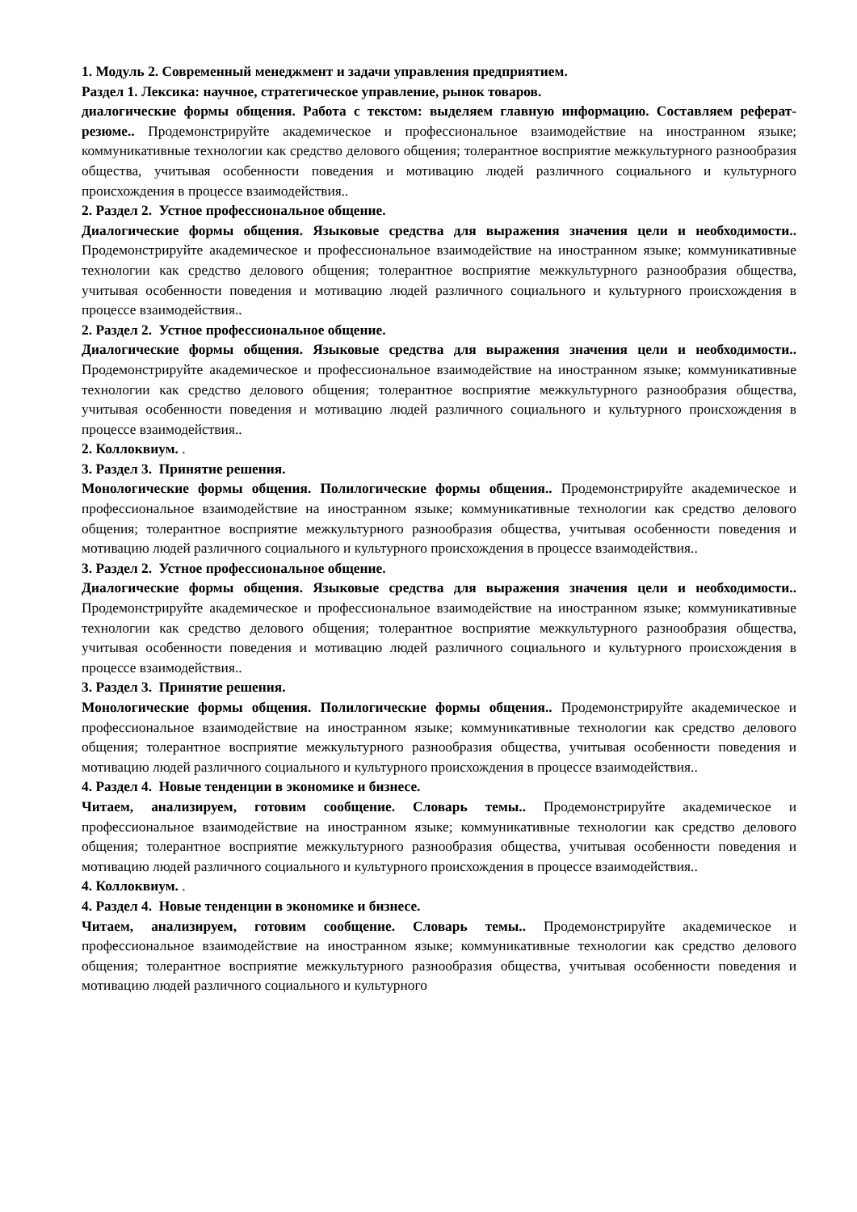1. Модуль 2. Современный менеджмент и задачи управления предприятием.
Раздел 1. Лексика: научное, стратегическое управление, рынок товаров.
диалогические формы общения. Работа с текстом: выделяем главную информацию. Составляем реферат-резюме.. Продемонстрируйте академическое и профессиональное взаимодействие на иностранном языке; коммуникативные технологии как средство делового общения; толерантное восприятие межкультурного разнообразия общества, учитывая особенности поведения и мотивацию людей различного социального и культурного происхождения в процессе взаимодействия..
2. Раздел 2. Устное профессиональное общение.
Диалогические формы общения. Языковые средства для выражения значения цели и необходимости.. Продемонстрируйте академическое и профессиональное взаимодействие на иностранном языке; коммуникативные технологии как средство делового общения; толерантное восприятие межкультурного разнообразия общества, учитывая особенности поведения и мотивацию людей различного социального и культурного происхождения в процессе взаимодействия..
2. Раздел 2. Устное профессиональное общение.
Диалогические формы общения. Языковые средства для выражения значения цели и необходимости.. Продемонстрируйте академическое и профессиональное взаимодействие на иностранном языке; коммуникативные технологии как средство делового общения; толерантное восприятие межкультурного разнообразия общества, учитывая особенности поведения и мотивацию людей различного социального и культурного происхождения в процессе взаимодействия..
2. Коллоквиум. .
3. Раздел 3. Принятие решения.
Монологические формы общения. Полилогические формы общения.. Продемонстрируйте академическое и профессиональное взаимодействие на иностранном языке; коммуникативные технологии как средство делового общения; толерантное восприятие межкультурного разнообразия общества, учитывая особенности поведения и мотивацию людей различного социального и культурного происхождения в процессе взаимодействия..
3. Раздел 2. Устное профессиональное общение.
Диалогические формы общения. Языковые средства для выражения значения цели и необходимости.. Продемонстрируйте академическое и профессиональное взаимодействие на иностранном языке; коммуникативные технологии как средство делового общения; толерантное восприятие межкультурного разнообразия общества, учитывая особенности поведения и мотивацию людей различного социального и культурного происхождения в процессе взаимодействия..
3. Раздел 3. Принятие решения.
Монологические формы общения. Полилогические формы общения.. Продемонстрируйте академическое и профессиональное взаимодействие на иностранном языке; коммуникативные технологии как средство делового общения; толерантное восприятие межкультурного разнообразия общества, учитывая особенности поведения и мотивацию людей различного социального и культурного происхождения в процессе взаимодействия..
4. Раздел 4. Новые тенденции в экономике и бизнесе.
Читаем, анализируем, готовим сообщение. Словарь темы.. Продемонстрируйте академическое и профессиональное взаимодействие на иностранном языке; коммуникативные технологии как средство делового общения; толерантное восприятие межкультурного разнообразия общества, учитывая особенности поведения и мотивацию людей различного социального и культурного происхождения в процессе взаимодействия..
4. Коллоквиум. .
4. Раздел 4. Новые тенденции в экономике и бизнесе.
Читаем, анализируем, готовим сообщение. Словарь темы.. Продемонстрируйте академическое и профессиональное взаимодействие на иностранном языке; коммуникативные технологии как средство делового общения; толерантное восприятие межкультурного разнообразия общества, учитывая особенности поведения и мотивацию людей различного социального и культурного